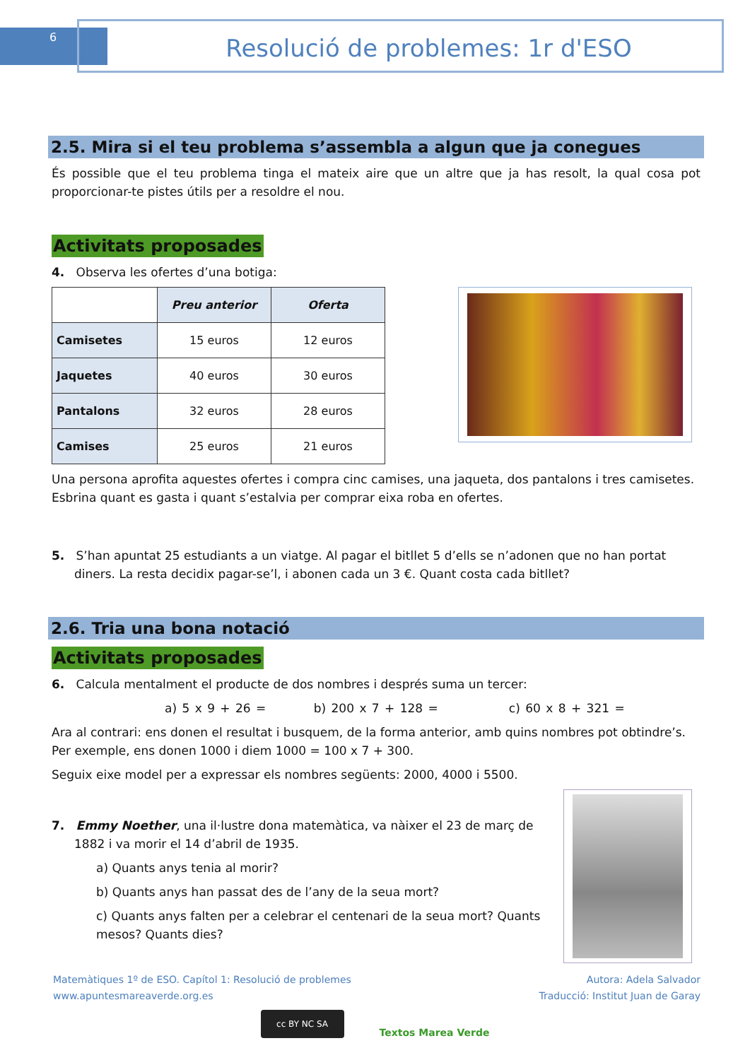6 Resolució de problemes: 1r d'ESO
2.5. Mira si el teu problema s’assembla a algun que ja conegues
És possible que el teu problema tinga el mateix aire que un altre que ja has resolt, la qual cosa pot proporcionar-te pistes útils per a resoldre el nou.
Activitats proposades
4. Observa les ofertes d’una botiga:
| | Preu anterior | Oferta |
| Camisetes | 15 euros | 12 euros |
| Jaquetes | 40 euros | 30 euros |
| Pantalons | 32 euros | 28 euros |
| Camises | 25 euros | 21 euros |
Una persona aprofita aquestes ofertes i compra cinc camises, una jaqueta, dos pantalons i tres camisetes. Esbrina quant es gasta i quant s’estalvia per comprar eixa roba en ofertes.
5. S’han apuntat 25 estudiants a un viatge. Al pagar el bitllet 5 d’ells se n’adonen que no han portat diners. La resta decidix pagar-se’l, i abonen cada un 3 €. Quant costa cada bitllet?
2.6. Tria una bona notació
Activitats proposades
6. Calcula mentalment el producte de dos nombres i després suma un tercer:
a) 5 x 9 + 26 = b) 200 x 7 + 128 = c) 60 x 8 + 321 =
Ara al contrari: ens donen el resultat i busquem, de la forma anterior, amb quins nombres pot obtindre’s. Per exemple, ens donen 1000 i diem 1000 = 100 x 7 + 300.
Seguix eixe model per a expressar els nombres següents: 2000, 4000 i 5500.
7. Emmy Noether, una il·lustre dona matemàtica, va nàixer el 23 de març de 1882 i va morir el 14 d’abril de 1935.
a) Quants anys tenia al morir?
b) Quants anys han passat des de l’any de la seua mort?
c) Quants anys falten per a celebrar el centenari de la seua mort? Quants mesos? Quants dies?
Matemàtiques 1º de ESO. Capítol 1: Resolució de problemes
www.apuntesmareaverde.org.es
Autora: Adela Salvador
Traducció: Institut Juan de Garay
cc BY NC SA
Textos Marea Verde